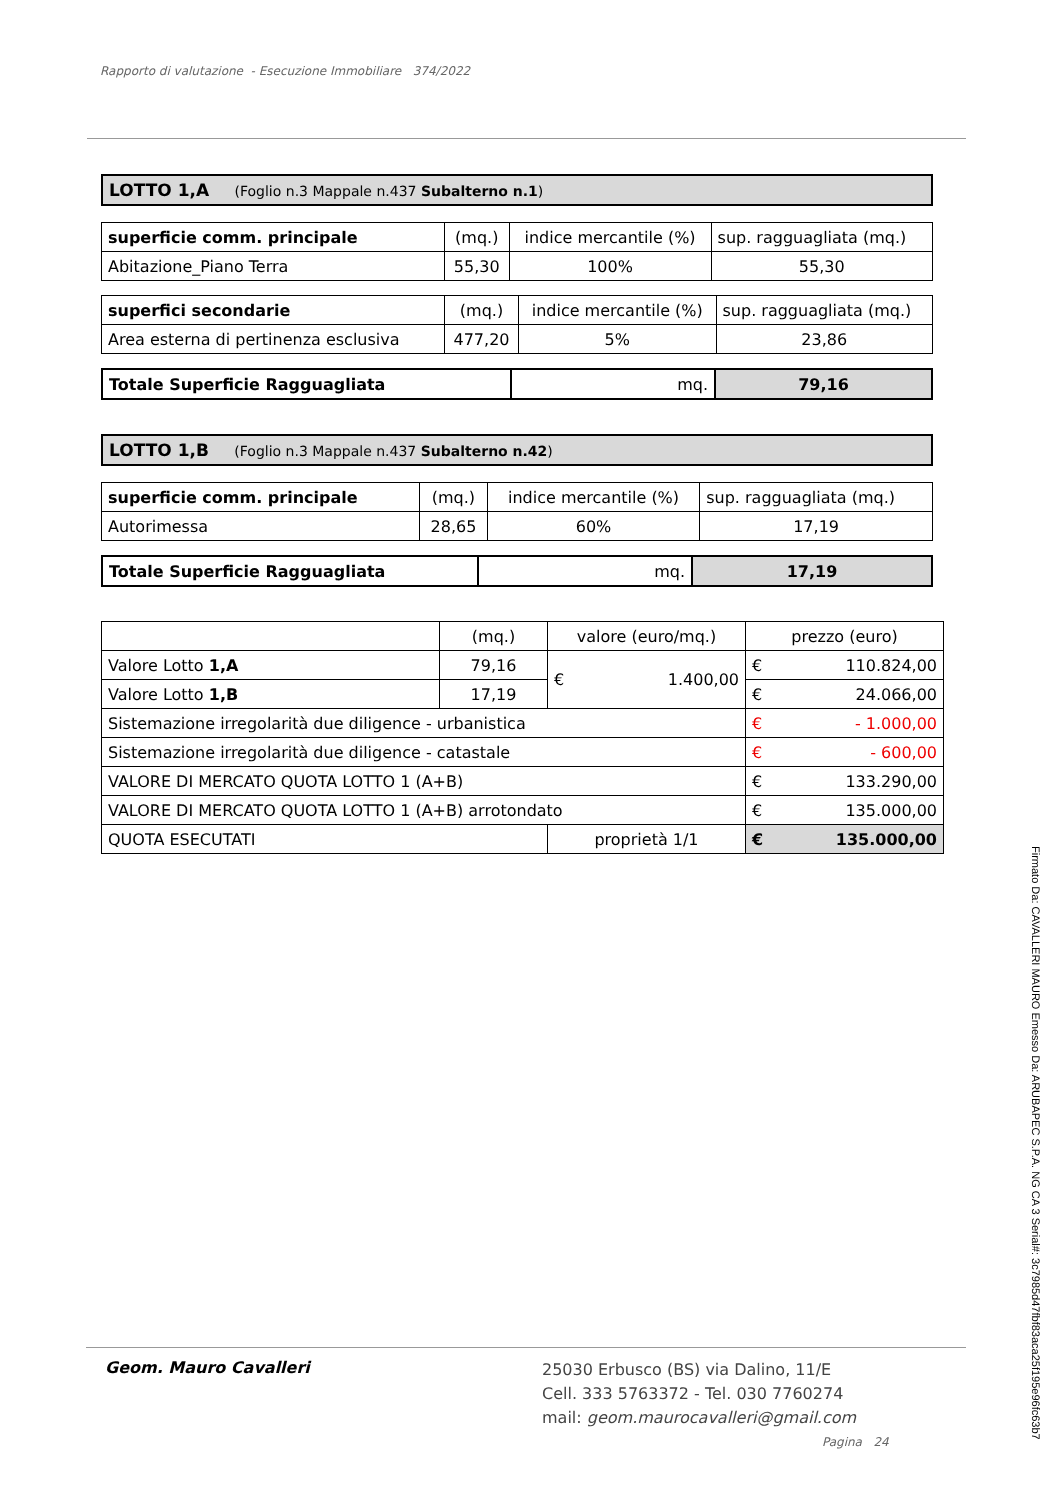Rapporto di valutazione - Esecuzione Immobiliare 374/2022
| LOTTO 1,A (Foglio n.3 Mappale n.437 Subalterno n.1 ) |
| superficie comm. principale | (mq.) | indice mercantile (%) | sup. ragguagliata (mq.) |
| --- | --- | --- | --- |
| Abitazione_Piano Terra | 55,30 | 100% | 55,30 |
| superfici secondarie | (mq.) | indice mercantile (%) | sup. ragguagliata (mq.) |
| --- | --- | --- | --- |
| Area esterna di pertinenza esclusiva | 477,20 | 5% | 23,86 |
| Totale Superficie Ragguagliata | mq. | 79,16 |
| LOTTO 1,B (Foglio n.3 Mappale n.437 Subalterno n.42 ) |
| superficie comm. principale | (mq.) | indice mercantile (%) | sup. ragguagliata (mq.) |
| --- | --- | --- | --- |
| Autorimessa | 28,65 | 60% | 17,19 |
| Totale Superficie Ragguagliata | mq. | 17,19 |
| | (mq.) | valore (euro/mq.) | prezzo (euro) | |
| --- | --- | --- | --- | --- |
| Valore Lotto 1,A | 79,16 | € 1.400,00 | € | 110.824,00 |
| Valore Lotto 1,B | 17,19 | | € | 24.066,00 |
| Sistemazione irregolarità due diligence - urbanistica | | | € | - 1.000,00 |
| Sistemazione irregolarità due diligence - catastale | | | € | - 600,00 |
| VALORE DI MERCATO QUOTA LOTTO 1 (A+B) | | | € | 133.290,00 |
| VALORE DI MERCATO QUOTA LOTTO 1 (A+B) arrotondato | | | € | 135.000,00 |
| QUOTA ESECUTATI | | proprietà 1/1 | € | 135.000,00 |
Geom. Mauro Cavalleri
25030 Erbusco (BS) via Dalino, 11/E
Cell. 333 5763372 - Tel. 030 7760274
mail: geom.maurocavalleri@gmail.com
Pagina 24
Firmato Da: CAVALLERI MAURO Emesso Da: ARUBAPEC S.P.A. NG CA 3 Serial#: 3c7985d47fbf83aca25f195e96fc63b7